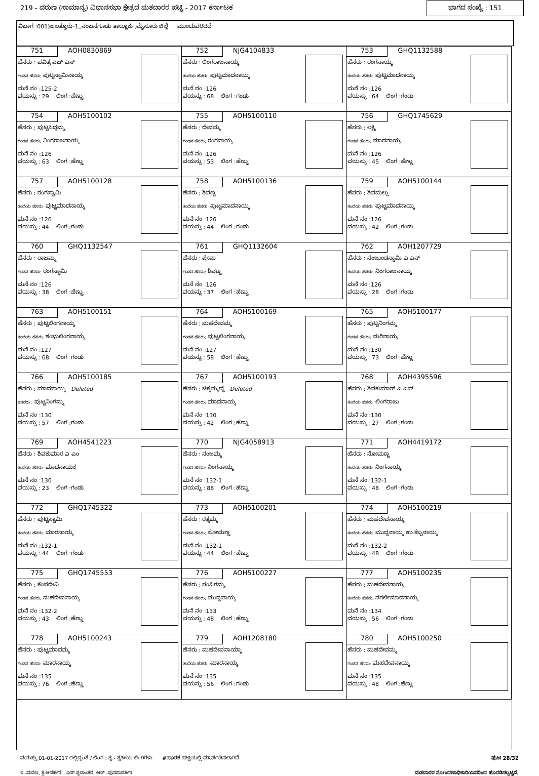219 - ವರುಣ (ಸಾಮಾನ್ಯ) ವಿಧಾನಸಭಾ ಕ್ಷೇತ್ರದ ಮತದಾರರ ಪಟ್ಟಿ - 2017 ಕರ್ನಾಟಕ
ಭಾಗದ ಸಂಖ್ಯೆ : 151
ವಿಭಾಗ :001)ಅಲತ್ತೂರು-1,,ನಂಜನಗೂಡು ತಾಲ್ಲೂಕು ,ಮೈಸೂರು ಜಿಲ್ಲೆ ಮುಂದುವರಿದಿದೆ
| 751 AOH0830869 ಹೆಸರು : ಪವಿತ್ರ ಎಚ್ ಎಸ್ ಗಂಡನ ಹೆಸರು: ಪುಟ್ಟಸ್ವಾಮಿನಾಯ್ಕ ಮನೆ ನಂ :125-2 ವಯಸ್ಸು : 29 ಲಿಂಗ :ಹೆಣ್ಣು | 752 NJG4104833 ಹೆಸರು : ಲಿಂಗರಾಜನಾಯ್ಕ ತಂದೆಯ ಹೆಸರು: ಪುಟ್ಟಮಾದನಾಯ್ಕ ಮನೆ ನಂ :126 ವಯಸ್ಸು : 68 ಲಿಂಗ :ಗಂಡು | 753 GHQ1132588 ಹೆಸರು : ರಂಗನಾಯ್ಕ ತಂದೆಯ ಹೆಸರು: ಪುಟ್ಟಮಾದನಾಯ್ಕ ಮನೆ ನಂ :126 ವಯಸ್ಸು : 64 ಲಿಂಗ :ಗಂಡು |
| 754 AOH5100102 ಹೆಸರು : ಪುಟ್ಟಸಿದ್ದಮ್ಮ ಗಂಡನ ಹೆಸರು: ನಿಂಗರಾಜನಾಯ್ಕ ಮನೆ ನಂ :126 ವಯಸ್ಸು : 63 ಲಿಂಗ :ಹೆಣ್ಣು | 755 AOH5100110 ಹೆಸರು : ದೇವಮ್ಮ ಗಂಡನ ಹೆಸರು: ರಂಗನಾಯ್ಕ ಮನೆ ನಂ :126 ವಯಸ್ಸು : 53 ಲಿಂಗ :ಹೆಣ್ಣು | 756 GHQ1745629 ಹೆಸರು : ಲಕ್ಷ್ಮಿ ಗಂಡನ ಹೆಸರು: ಮಾದನಾಯ್ಕ ಮನೆ ನಂ :126 ವಯಸ್ಸು : 45 ಲಿಂಗ :ಹೆಣ್ಣು |
| 757 AOH5100128 ಹೆಸರು : ರಂಗಸ್ವಾಮಿ ತಂದೆಯ ಹೆಸರು: ಪುಟ್ಟಮಾದನಾಯ್ಕ ಮನೆ ನಂ :126 ವಯಸ್ಸು : 44 ಲಿಂಗ :ಗಂಡು | 758 AOH5100136 ಹೆಸರು : ಶಿವಣ್ಣ ತಂದೆಯ ಹೆಸರು: ಪುಟ್ಟಮಾದನಾಯ್ಕ ಮನೆ ನಂ :126 ವಯಸ್ಸು : 44 ಲಿಂಗ :ಗಂಡು | 759 AOH5100144 ಹೆಸರು : ಶಿವಮಲ್ಲು ತಂದೆಯ ಹೆಸರು: ಪುಟ್ಟಮಾದನಾಯ್ಕ ಮನೆ ನಂ :126 ವಯಸ್ಸು : 42 ಲಿಂಗ :ಗಂಡು |
| 760 GHQ1132547 ಹೆಸರು : ರಾಜಮ್ಮ ಗಂಡನ ಹೆಸರು: ರಂಗಸ್ವಾಮಿ ಮನೆ ನಂ :126 ವಯಸ್ಸು : 38 ಲಿಂಗ :ಹೆಣ್ಣು | 761 GHQ1132604 ಹೆಸರು : ಪ್ರೇಮ ಗಂಡನ ಹೆಸರು: ಶಿವಣ್ಣ ಮನೆ ನಂ :126 ವಯಸ್ಸು : 37 ಲಿಂಗ :ಹೆಣ್ಣು | 762 AOH1207729 ಹೆಸರು : ನಂಜುಂಡಸ್ವಾಮಿ ಎ ಎನ್ ತಂದೆಯ ಹೆಸರು: ನಿಂಗರಾಜನಾಯ್ಕ ಮನೆ ನಂ :126 ವಯಸ್ಸು : 28 ಲಿಂಗ :ಗಂಡು |
| 763 AOH5100151 ಹೆಸರು : ಪುಟ್ಟಲಿಂಗನಾಯ್ಕ ತಂದೆಯ ಹೆಸರು: ಶಂಭುಲಿಂಗನಾಯ್ಕ ಮನೆ ನಂ :127 ವಯಸ್ಸು : 68 ಲಿಂಗ :ಗಂಡು | 764 AOH5100169 ಹೆಸರು : ಮಹದೇವಮ್ಮ ಗಂಡನ ಹೆಸರು: ಪುಟ್ಟಲಿಂಗನಾಯ್ಕ ಮನೆ ನಂ :127 ವಯಸ್ಸು : 58 ಲಿಂಗ :ಹೆಣ್ಣು | 765 AOH5100177 ಹೆಸರು : ಪುಟ್ಟನಿಂಗಮ್ಮ ಗಂಡನ ಹೆಸರು: ಮರಿನಾಯ್ಕ ಮನೆ ನಂ :130 ವಯಸ್ಸು : 73 ಲಿಂಗ :ಹೆಣ್ಣು |
| 766 AOH5100185 ಹೆಸರು : ಮಾದನಾಯ್ಕ Deleted ಇತರರು : ಪುಟ್ಟನಿಂಗಮ್ಮ ಮನೆ ನಂ :130 ವಯಸ್ಸು : 57 ಲಿಂಗ :ಗಂಡು | 767 AOH5100193 ಹೆಸರು : ಚಿಕ್ಕಮ್ಮಣ್ಣಿ Deleted ಗಂಡನ ಹೆಸರು: ಮಾದನಾಯ್ಕ ಮನೆ ನಂ :130 ವಯಸ್ಸು : 42 ಲಿಂಗ :ಹೆಣ್ಣು | 768 AOH4395596 ಹೆಸರು : ಶಿವಕುಮಾರ್ ಎ ಎನ್ ತಂದೆಯ ಹೆಸರು: ಲಿಂಗರಾಜು ಮನೆ ನಂ :130 ವಯಸ್ಸು : 27 ಲಿಂಗ :ಗಂಡು |
| 769 AOH4541223 ಹೆಸರು : ಶಿವಕುಮಾರ ಎ ಎಂ ತಂದೆಯ ಹೆಸರು: ಮಾದನಾಯಕ ಮನೆ ನಂ :130 ವಯಸ್ಸು : 23 ಲಿಂಗ :ಗಂಡು | 770 NJG4058913 ಹೆಸರು : ನಂಜಮ್ಮ ಗಂಡನ ಹೆಸರು: ನಿಂಗನಾಯ್ಕ ಮನೆ ನಂ :132-1 ವಯಸ್ಸು : 88 ಲಿಂಗ :ಹೆಣ್ಣು | 771 AOH4419172 ಹೆಸರು : ಸೋಮಣ್ಣ ತಂದೆಯ ಹೆಸರು: ನಿಂಗನಾಯ್ಕ ಮನೆ ನಂ :132-1 ವಯಸ್ಸು : 48 ಲಿಂಗ :ಗಂಡು |
| 772 GHQ1745322 ಹೆಸರು : ಪುಟ್ಟಸ್ವಾಮಿ ತಂದೆಯ ಹೆಸರು: ಮಾರನಾಯ್ಕ ಮನೆ ನಂ :132-1 ವಯಸ್ಸು : 44 ಲಿಂಗ :ಗಂಡು | 773 AOH5100201 ಹೆಸರು : ರತ್ನಮ್ಮ ಗಂಡನ ಹೆಸರು: ಸೋಮಣ್ಣ ಮನೆ ನಂ :132-1 ವಯಸ್ಸು : 44 ಲಿಂಗ :ಹೆಣ್ಣು | 774 AOH5100219 ಹೆಸರು : ಮಹದೇವನಾಯ್ಕ ತಂದೆಯ ಹೆಸರು: ಮುದ್ದನಾಯ್ಕ ಉ-ಕೆಬ್ಬನಾಯ್ಕ ಮನೆ ನಂ :132-2 ವಯಸ್ಸು : 48 ಲಿಂಗ :ಗಂಡು |
| 775 GHQ1745553 ಹೆಸರು : ಕೆಂಪದೇವಿ ಗಂಡನ ಹೆಸರು: ಮಹದೇವನಾಯ್ಕ ಮನೆ ನಂ :132-2 ವಯಸ್ಸು : 43 ಲಿಂಗ :ಹೆಣ್ಣು | 776 AOH5100227 ಹೆಸರು : ಸಂಪಿಗಮ್ಮ ಗಂಡನ ಹೆಸರು: ಮುದ್ದನಾಯ್ಕ ಮನೆ ನಂ :133 ವಯಸ್ಸು : 48 ಲಿಂಗ :ಹೆಣ್ಣು | 777 AOH5100235 ಹೆಸರು : ಮಹದೇವನಾಯ್ಕ ತಂದೆಯ ಹೆಸರು: ನಗರ್ಲೆಮಾದನಾಯ್ಕ ಮನೆ ನಂ :134 ವಯಸ್ಸು : 56 ಲಿಂಗ :ಗಂಡು |
| 778 AOH5100243 ಹೆಸರು : ಪುಟ್ಟಮಾದಮ್ಮ ಗಂಡನ ಹೆಸರು: ಮಾರನಾಯ್ಕ ಮನೆ ನಂ :135 ವಯಸ್ಸು : 76 ಲಿಂಗ :ಹೆಣ್ಣು | 779 AOH1208180 ಹೆಸರು : ಮಹದೇವನಾಯ್ಕಾ ತಂದೆಯ ಹೆಸರು: ಮಾರನಾಯ್ಕ ಮನೆ ನಂ :135 ವಯಸ್ಸು : 56 ಲಿಂಗ :ಗಂಡು | 780 AOH5100250 ಹೆಸರು : ಮಹದೇವಮ್ಮ ಗಂಡನ ಹೆಸರು: ಮಹದೇವನಾಯ್ಕ ಮನೆ ನಂ :135 ವಯಸ್ಸು : 48 ಲಿಂಗ :ಹೆಣ್ಣು |
ವಯಸ್ಸು 01-01-2017 ರಲ್ಲಿದ್ದಂತೆ / ಲಿಂಗ : ತೃ - ತೃತೀಯ ಲಿಂಗಿಗಳು #ಪೂರಕ ಪಟ್ಟಿಯಲ್ಲಿ ಮಾರ್ಪಡಿಸಲಾಗಿದೆ ಪುಟ 28/32
ಇ -ಮರಣ, ಕ್ಷ-ಅನರ್ಹತೆ , ಎಸ್-ಸ್ಥಳಾಂತರ, ಆರ್ -ಪುನರಾವರ್ತಿತ ಮತದಾರರ ನೋಂದಣಾಧಿಕಾರಿಯವರಿಂದ ಹೊರಡಿಸಲ್ಪಟ್ಟಿದೆ.